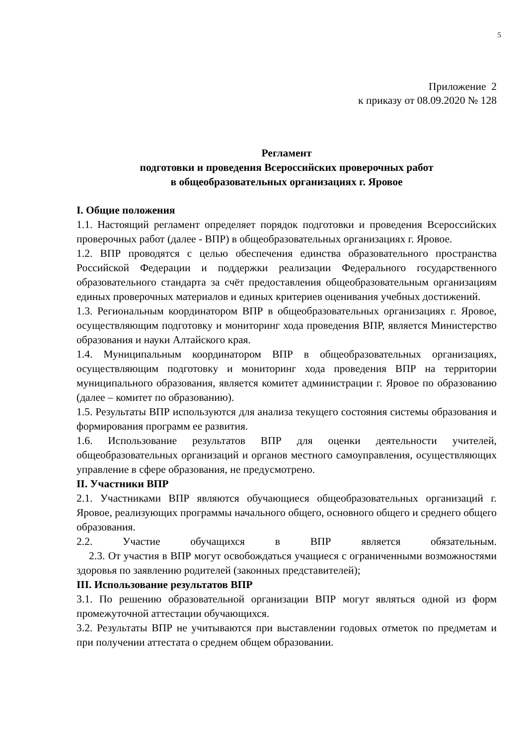5
Приложение 2
к приказу от 08.09.2020 № 128
Регламент
подготовки и проведения Всероссийских проверочных работ
в общеобразовательных организациях г. Яровое
I. Общие положения
1.1. Настоящий регламент определяет порядок подготовки и проведения Всероссийских проверочных работ (далее - ВПР) в общеобразовательных организациях г. Яровое.
1.2. ВПР проводятся с целью обеспечения единства образовательного пространства Российской Федерации и поддержки реализации Федерального государственного образовательного стандарта за счёт предоставления общеобразовательным организациям единых проверочных материалов и единых критериев оценивания учебных достижений.
1.3. Региональным координатором ВПР в общеобразовательных организациях г. Яровое, осуществляющим подготовку и мониторинг хода проведения ВПР, является Министерство образования и науки Алтайского края.
1.4. Муниципальным координатором ВПР в общеобразовательных организациях, осуществляющим подготовку и мониторинг хода проведения ВПР на территории муниципального образования, является комитет администрации г. Яровое по образованию (далее – комитет по образованию).
1.5. Результаты ВПР используются для анализа текущего состояния системы образования и формирования программ ее развития.
1.6. Использование результатов ВПР для оценки деятельности учителей, общеобразовательных организаций и органов местного самоуправления, осуществляющих управление в сфере образования, не предусмотрено.
II. Участники ВПР
2.1. Участниками ВПР являются обучающиеся общеобразовательных организаций г. Яровое, реализующих программы начального общего, основного общего и среднего общего образования.
2.2. Участие обучащихся в ВПР является обязательным.
2.3. От участия в ВПР могут освобождаться учащиеся с ограниченными возможностями здоровья по заявлению родителей (законных представителей);
III. Использование результатов ВПР
3.1. По решению образовательной организации ВПР могут являться одной из форм промежуточной аттестации обучающихся.
3.2. Результаты ВПР не учитываются при выставлении годовых отметок по предметам и при получении аттестата о среднем общем образовании.